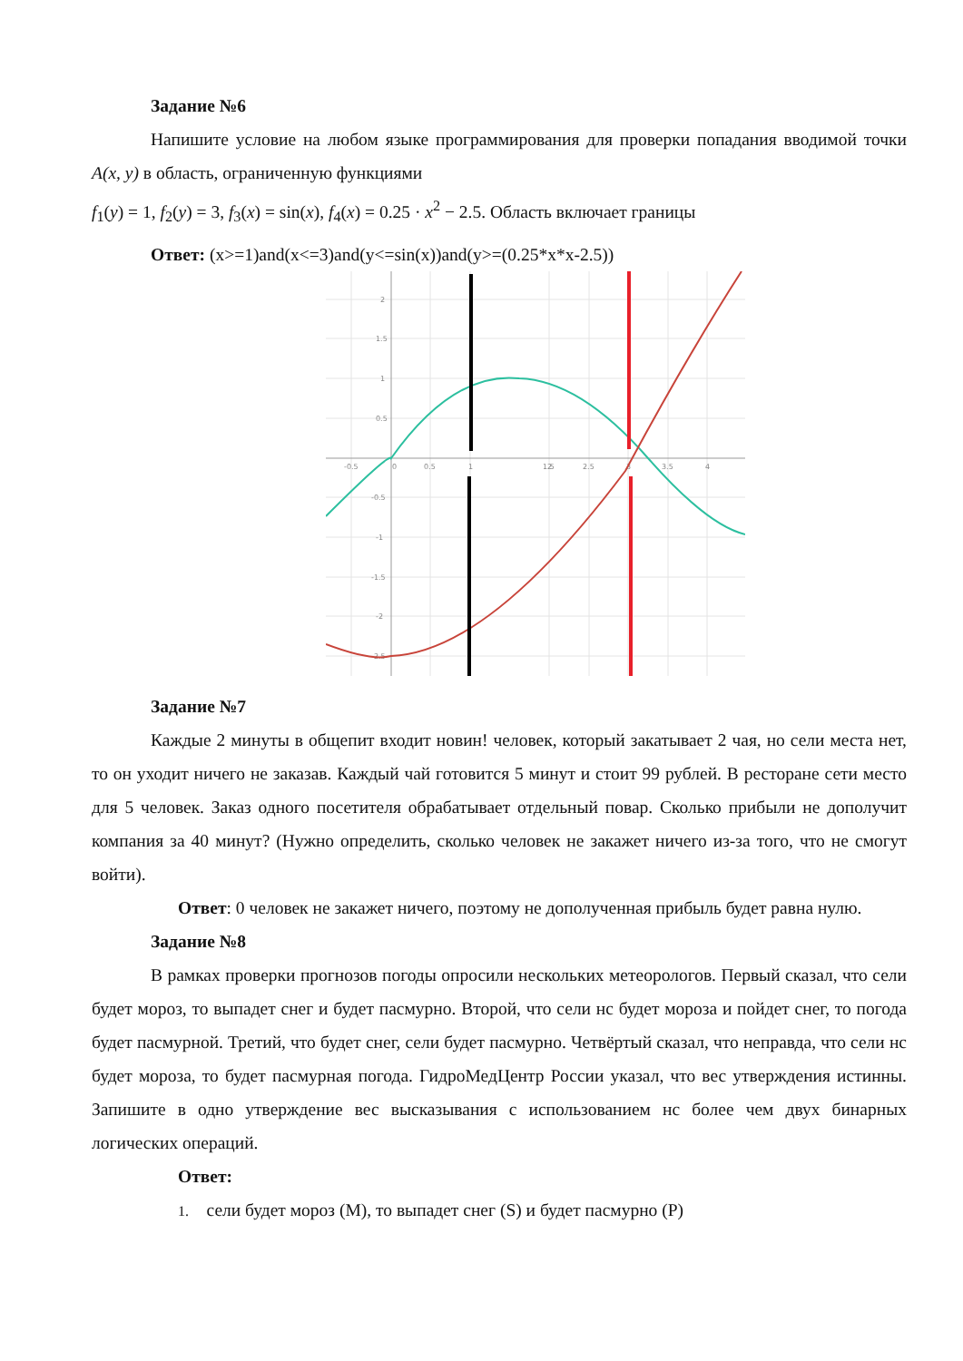Задание №6
Напишите условие на любом языке программирования для проверки попадания вводимой точки A(x, y) в область, ограниченную функциями
f<sub>1</sub>(y) = 1, f<sub>2</sub>(y) = 3, f<sub>3</sub>(x) = sin(x), f<sub>4</sub>(x) = 0.25 · x<sup>2</sup> − 2.5. Область включает границы
Ответ: (x>=1)and(x<=3)and(y<=sin(x))and(y>=(0.25*x*x-2.5))
2
1.5
1
0.5
-0.5
-1
-1.5
-2
-2.5
-0.5
0
0.5
1
1.5
2
2.5
3
3.5
4
Задание №7
Каждые 2 минуты в общепит входит новин! человек, который закатывает 2 чая, но сели места нет, то он уходит ничего не заказав. Каждый чай готовится 5 минут и стоит 99 рублей. В ресторане сети место для 5 человек. Заказ одного посетителя обрабатывает отдельный повар. Сколько прибыли не дополучит компания за 40 минут? (Нужно определить, сколько человек не закажет ничего из-за того, что не смогут войти).
Ответ: 0 человек не закажет ничего, поэтому не дополученная прибыль будет равна нулю.
Задание №8
В рамках проверки прогнозов погоды опросили нескольких метеорологов. Первый сказал, что сели будет мороз, то выпадет снег и будет пасмурно. Второй, что сели нс будет мороза и пойдет снег, то погода будет пасмурной. Третий, что будет снег, сели будет пасмурно. Четвёртый сказал, что неправда, что сели нс будет мороза, то будет пасмурная погода. ГидроМедЦентр России указал, что вес утверждения истинны. Запишите в одно утверждение вес высказывания с использованием нс более чем двух бинарных логических операций.
Ответ:
1. сели будет мороз (М), то выпадет снег (S) и будет пасмурно (Р)